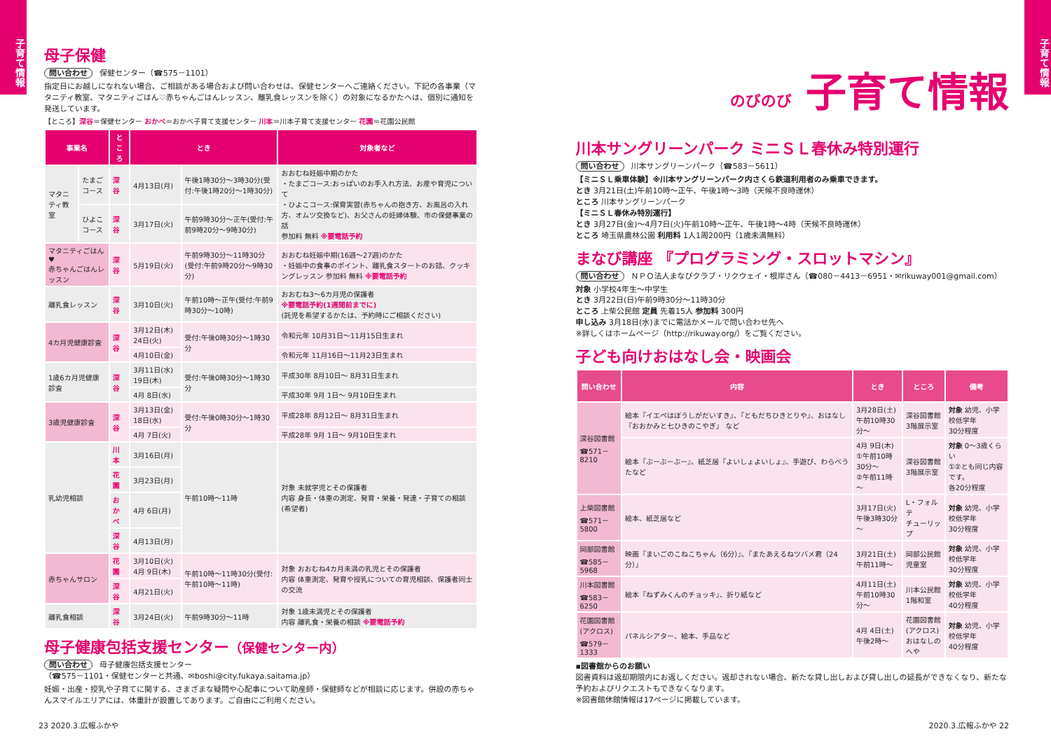子育て情報
子育て情報
母子保健
問い合わせ 保健センター（☎575－1101）
指定日にお越しになれない場合、ご相談がある場合および問い合わせは、保健センターへご連絡ください。下記の各事業（マタニティ教室、マタニティごはん♡赤ちゃんごはんレッスン、離乳食レッスンを除く）の対象になるかたへは、個別に通知を発送しています。
【ところ】深谷＝保健センター おかべ＝おかべ子育て支援センター 川本＝川本子育て支援センター 花園＝花園公民館
| 事業名 | | ところ | とき | | 対象者など |
| --- | --- | --- | --- | --- | --- |
| マタニティ教室 | たまごコース | 深谷 | 4月13日(月) | 午後1時30分～3時30分(受付:午後1時20分～1時30分) | おおむね妊娠中期のかた ・たまごコース:おっぱいのお手入れ方法、お産や育児について ・ひよこコース:保育実習(赤ちゃんの抱き方、お風呂の入れ方、オムツ交換など)、お父さんの妊婦体験、市の保健事業の話 参加料 無料 ※要電話予約 |
| | ひよこコース | 深谷 | 3月17日(火) | 午前9時30分～正午(受付:午前9時20分～9時30分) | |
| マタニティごはん♥ 赤ちゃんごはんレッスン | | 深谷 | 5月19日(火) | 午前9時30分～11時30分(受付:午前9時20分～9時30分) | おおむね妊娠中期(16週～27週)のかた ・妊娠中の食事のポイント、離乳食スタートのお話、クッキングレッスン 参加料 無料 ※要電話予約 |
| 離乳食レッスン | | 深谷 | 3月10日(火) | 午前10時～正午(受付:午前9時30分～10時) | おおむね3～6カ月児の保護者 ※要電話予約(1週間前までに) (託児を希望するかたは、予約時にご相談ください) |
| 4カ月児健康診査 | | 深谷 | 3月12日(木) 24日(火) | 受付:午後0時30分～1時30分 | 令和元年 10月31日～11月15日生まれ |
| | | | 4月10日(金) | | 令和元年 11月16日～11月23日生まれ |
| 1歳6カ月児健康診査 | | 深谷 | 3月11日(水) 19日(木) | 受付:午後0時30分～1時30分 | 平成30年 8月10日～ 8月31日生まれ |
| | | | 4月 8日(水) | | 平成30年 9月 1日～ 9月10日生まれ |
| 3歳児健康診査 | | 深谷 | 3月13日(金) 18日(水) | 受付:午後0時30分～1時30分 | 平成28年 8月12日～ 8月31日生まれ |
| | | | 4月 7日(火) | | 平成28年 9月 1日～ 9月10日生まれ |
| 乳幼児相談 | | 川本 | 3月16日(月) | 午前10時～11時 | 対象 未就学児とその保護者 内容 身長・体重の測定、発育・栄養・発達・子育ての相談(希望者) |
| | | 花園 | 3月23日(月) | | |
| | | おかべ | 4月 6日(月) | | |
| | | 深谷 | 4月13日(月) | | |
| 赤ちゃんサロン | | 花園 | 3月10日(火) 4月 9日(木) | 午前10時～11時30分(受付:午前10時～11時) | 対象 おおむね4カ月未満の乳児とその保護者 内容 体重測定、発育や授乳についての育児相談、保護者同士の交流 |
| | | 深谷 | 4月21日(火) | | |
| 離乳食相談 | | 深谷 | 3月24日(火) | 午前9時30分～11時 | 対象 1歳未満児とその保護者 内容 離乳食・栄養の相談 ※要電話予約 |
母子健康包括支援センター（保健センター内）
問い合わせ 母子健康包括支援センター
（☎575－1101・保健センターと共通、✉boshi@city.fukaya.saitama.jp）
妊娠・出産・授乳や子育てに関する、さまざまな疑問や心配事について助産師・保健師などが相談に応じます。併設の赤ちゃんスマイルエリアには、体重計が設置してあります。ご自由にご利用ください。
のびのび 子育て情報
川本サングリーンパーク ミニＳＬ春休み特別運行
問い合わせ 川本サングリーンパーク（☎583－5611）
【ミニＳＬ乗車体験】※川本サングリーンパーク内さくら鉄道利用者のみ乗車できます。
とき 3月21日(土)午前10時～正午、午後1時～3時（天候不良時運休）
ところ 川本サングリーンパーク
【ミニＳＬ春休み特別運行】
とき 3月27日(金)～4月7日(火)午前10時～正午、午後1時～4時（天候不良時運休）
ところ 埼玉県農林公園 利用料 1人1周200円（1歳未満無料）
まなび講座 『プログラミング・スロットマシン』
問い合わせ ＮＰＯ法人まなびクラブ・リクウェイ・根岸さん（☎080－4413－6951・✉rikuway001@gmail.com）
対象 小学校4年生～中学生
とき 3月22日(日)午前9時30分～11時30分
ところ 上柴公民館 定員 先着15人 参加料 300円
申し込み 3月18日(水)までに電話かメールで問い合わせ先へ
※詳しくはホームページ（http://rikuway.org/）をご覧ください。
子ども向けおはなし会・映画会
| 問い合わせ | 内容 | とき | ところ | 備考 |
| --- | --- | --- | --- | --- |
| 深谷図書館 ☎571－8210 | 絵本『イエペはぼうしがだいすき』、『ともだちひきとりや』、おはなし『おおかみと七ひきのこやぎ』 など | 3月28日(土) 午前10時30分～ | 深谷図書館 3階展示室 | 対象 幼児、小学校低学年 30分程度 |
| | 絵本『ぶーぶーぶー』、紙芝居『よいしょよいしょ』、手遊び、わらべうたなど | 4月 9日(木) ①午前10時30分～ ②午前11時～ | 深谷図書館 3階展示室 | 対象 0～3歳くらい ①②とも同じ内容です。 各20分程度 |
| 上柴図書館 ☎571－5800 | 絵本、紙芝居など | 3月17日(火) 午後3時30分～ | L・フォルテ チューリップ | 対象 幼児、小学校低学年 30分程度 |
| 岡部図書館 ☎585－5968 | 映画『まいごのこねこちゃん（6分）』、『またあえるねツバメ君（24分）』 | 3月21日(土) 午前11時～ | 岡部公民館 児童室 | 対象 幼児、小学校低学年 30分程度 |
| 川本図書館 ☎583－6250 | 絵本『ねずみくんのチョッキ』、折り紙など | 4月11日(土) 午前10時30分～ | 川本公民館 1階和室 | 対象 幼児、小学校低学年 40分程度 |
| 花園図書館 (アクロス) ☎579－1333 | パネルシアター、絵本、手品など | 4月 4日(土) 午後2時～ | 花園図書館 (アクロス) おはなしのへや | 対象 幼児、小学校低学年 40分程度 |
▪図書館からのお願い
図書資料は返却期限内にお返しください。返却されない場合、新たな貸し出しおよび貸し出しの延長ができなくなり、新たな予約およびリクエストもできなくなります。
※図書館休館情報は17ページに掲載しています。
23 2020.3.広報ふかや 2020.3.広報ふかや 22